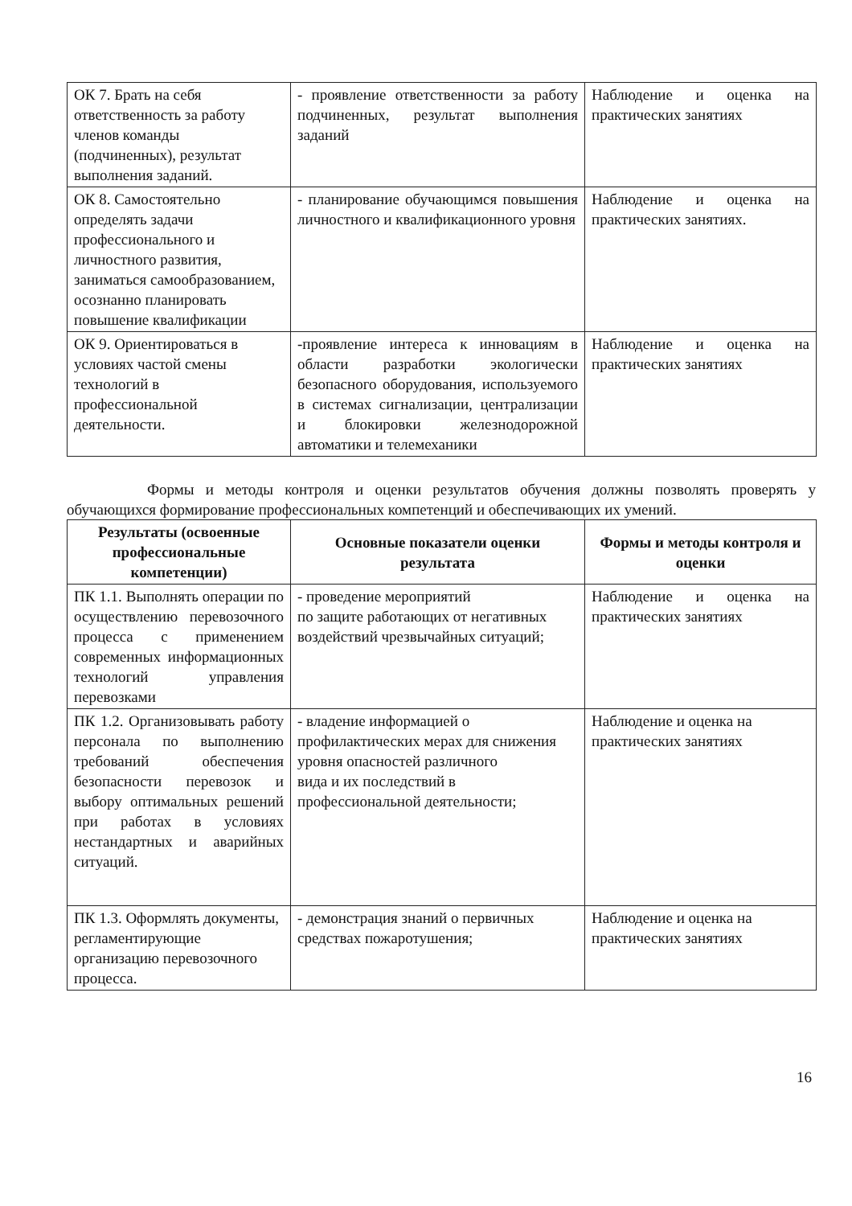| ОК 7. Брать на себя ответственность за работу членов команды (подчиненных), результат выполнения заданий. | - проявление ответственности за работу подчиненных, результат выполнения заданий | Наблюдение и оценка на практических занятиях |
| ОК 8. Самостоятельно определять задачи профессионального и личностного развития, заниматься самообразованием, осознанно планировать повышение квалификации | - планирование обучающимся повышения личностного и квалификационного уровня | Наблюдение и оценка на практических занятиях. |
| ОК 9. Ориентироваться в условиях частой смены технологий в профессиональной деятельности. | -проявление интереса к инновациям в области разработки экологически безопасного оборудования, используемого в системах сигнализации, централизации и блокировки железнодорожной автоматики и телемеханики | Наблюдение и оценка на практических занятиях |
Формы и методы контроля и оценки результатов обучения должны позволять проверять у обучающихся формирование профессиональных компетенций и обеспечивающих их умений.
| Результаты (освоенные профессиональные компетенции) | Основные показатели оценки результата | Формы и методы контроля и оценки |
| --- | --- | --- |
| ПК 1.1. Выполнять операции по осуществлению перевозочного процесса с применением современных информационных технологий управления перевозками | - проведение мероприятий по защите работающих от негативных воздействий чрезвычайных ситуаций; | Наблюдение и оценка на практических занятиях |
| ПК 1.2. Организовывать работу персонала по выполнению требований обеспечения безопасности перевозок и выбору оптимальных решений при работах в условиях нестандартных и аварийных ситуаций. | - владение информацией о профилактических мерах для снижения уровня опасностей различного вида и их последствий в профессиональной деятельности; | Наблюдение и оценка на практических занятиях |
| ПК 1.3. Оформлять документы, регламентирующие организацию перевозочного процесса. | - демонстрация знаний о первичных средствах пожаротушения; | Наблюдение и оценка на практических занятиях |
16